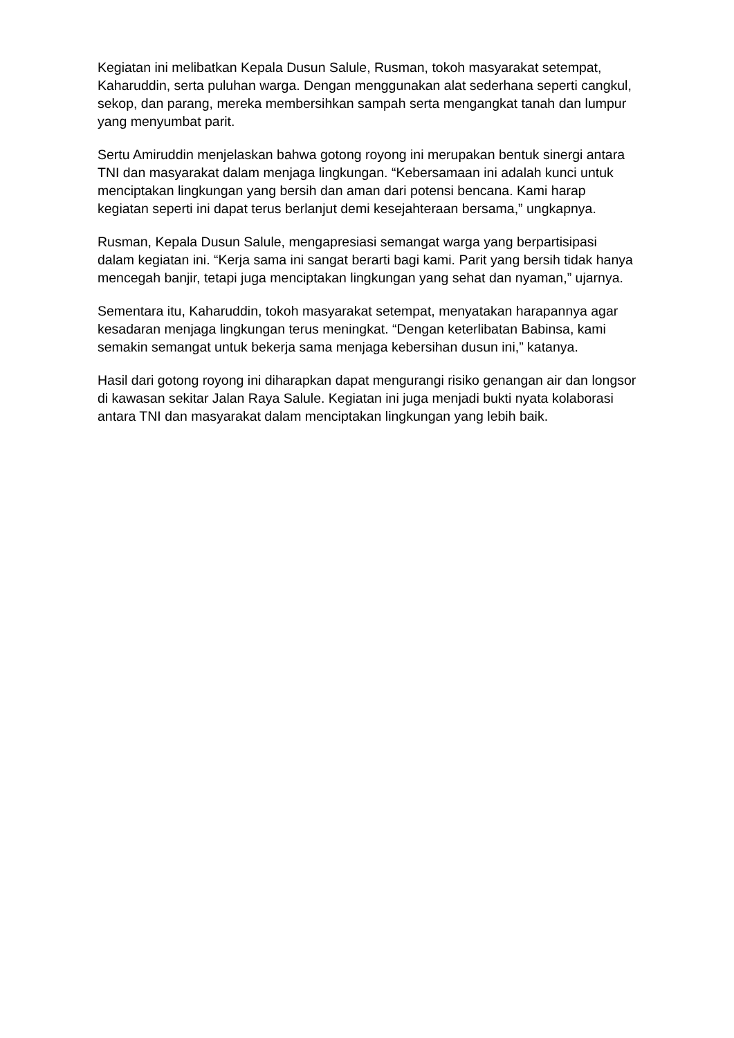Kegiatan ini melibatkan Kepala Dusun Salule, Rusman, tokoh masyarakat setempat, Kaharuddin, serta puluhan warga. Dengan menggunakan alat sederhana seperti cangkul, sekop, dan parang, mereka membersihkan sampah serta mengangkat tanah dan lumpur yang menyumbat parit.
Sertu Amiruddin menjelaskan bahwa gotong royong ini merupakan bentuk sinergi antara TNI dan masyarakat dalam menjaga lingkungan. “Kebersamaan ini adalah kunci untuk menciptakan lingkungan yang bersih dan aman dari potensi bencana. Kami harap kegiatan seperti ini dapat terus berlanjut demi kesejahteraan bersama,” ungkapnya.
Rusman, Kepala Dusun Salule, mengapresiasi semangat warga yang berpartisipasi dalam kegiatan ini. “Kerja sama ini sangat berarti bagi kami. Parit yang bersih tidak hanya mencegah banjir, tetapi juga menciptakan lingkungan yang sehat dan nyaman,” ujarnya.
Sementara itu, Kaharuddin, tokoh masyarakat setempat, menyatakan harapannya agar kesadaran menjaga lingkungan terus meningkat. “Dengan keterlibatan Babinsa, kami semakin semangat untuk bekerja sama menjaga kebersihan dusun ini,” katanya.
Hasil dari gotong royong ini diharapkan dapat mengurangi risiko genangan air dan longsor di kawasan sekitar Jalan Raya Salule. Kegiatan ini juga menjadi bukti nyata kolaborasi antara TNI dan masyarakat dalam menciptakan lingkungan yang lebih baik.